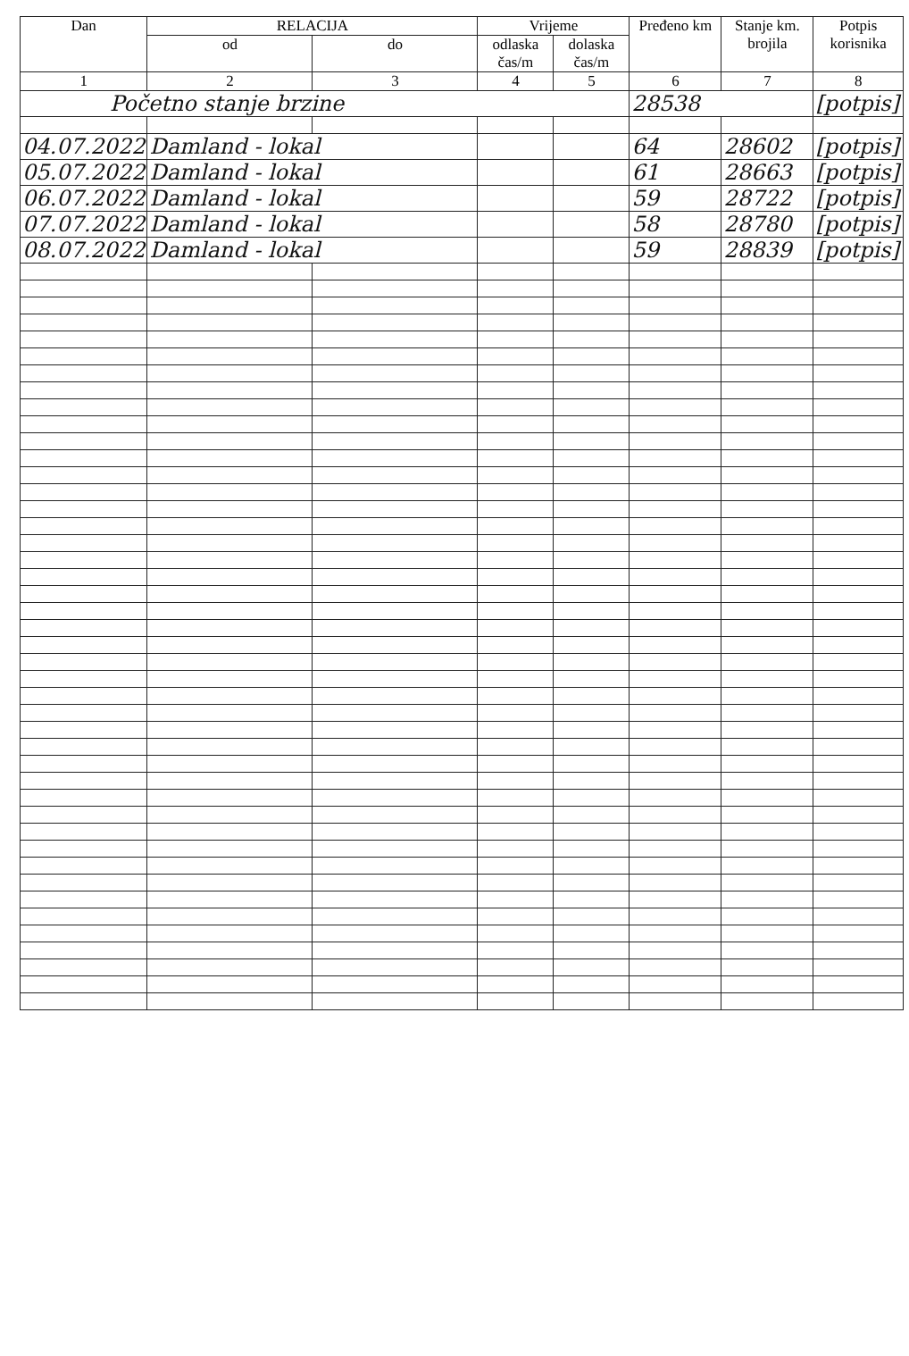| Dan | RELACIJA | | Vrijeme | | Pređeno km | Stanje km. brojila | Potpis korisnika |
| --- | --- | --- | --- | --- | --- | --- | --- |
| | od | do | odlaska čas/m | dolaska čas/m | | | |
| 1 | 2 | 3 | 4 | 5 | 6 | 7 | 8 |
| Početno stanje brzine | | | | | 28538 | | [potpis] |
| 04.07.2022 | Damland - lokal | | | | 64 | 28602 | [potpis] |
| 05.07.2022 | Damland - lokal | | | | 61 | 28663 | [potpis] |
| 06.07.2022 | Damland - lokal | | | | 59 | 28722 | [potpis] |
| 07.07.2022 | Damland - lokal | | | | 58 | 28780 | [potpis] |
| 08.07.2022 | Damland - lokal | | | | 59 | 28839 | [potpis] |